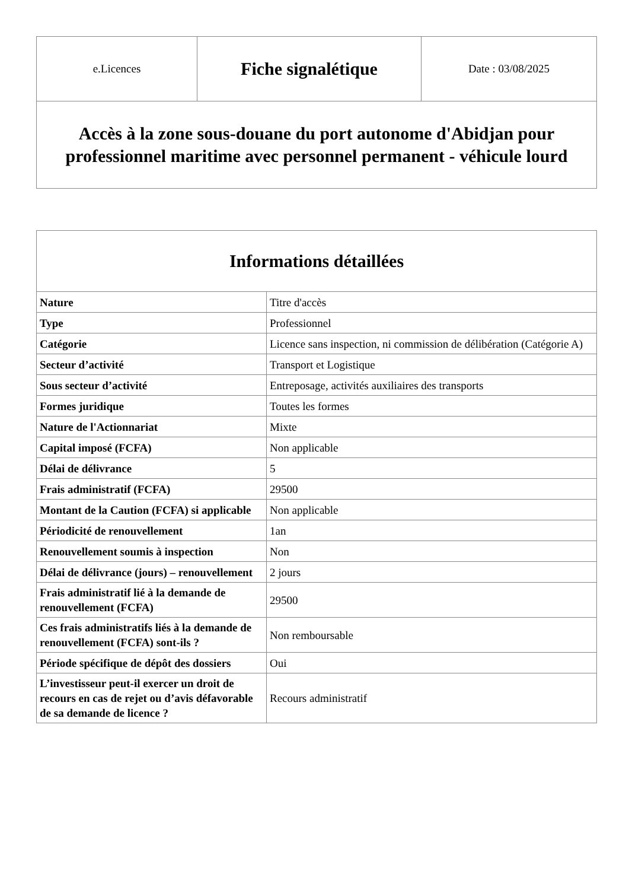| e.Licences | Fiche signalétique | Date : 03/08/2025 |
| Accès à la zone sous-douane du port autonome d'Abidjan pour professionnel maritime avec personnel permanent - véhicule lourd | | |
| Informations détaillées | |
| --- | --- |
| Nature | Titre d'accès |
| Type | Professionnel |
| Catégorie | Licence sans inspection, ni commission de délibération (Catégorie A) |
| Secteur d’activité | Transport et Logistique |
| Sous secteur d’activité | Entreposage, activités auxiliaires des transports |
| Formes juridique | Toutes les formes |
| Nature de l'Actionnariat | Mixte |
| Capital imposé (FCFA) | Non applicable |
| Délai de délivrance | 5 |
| Frais administratif (FCFA) | 29500 |
| Montant de la Caution (FCFA) si applicable | Non applicable |
| Périodicité de renouvellement | 1an |
| Renouvellement soumis à inspection | Non |
| Délai de délivrance (jours) – renouvellement | 2 jours |
| Frais administratif lié à la demande de renouvellement (FCFA) | 29500 |
| Ces frais administratifs liés à la demande de renouvellement (FCFA) sont-ils ? | Non remboursable |
| Période spécifique de dépôt des dossiers | Oui |
| L’investisseur peut-il exercer un droit de recours en cas de rejet ou d’avis défavorable de sa demande de licence ? | Recours administratif |